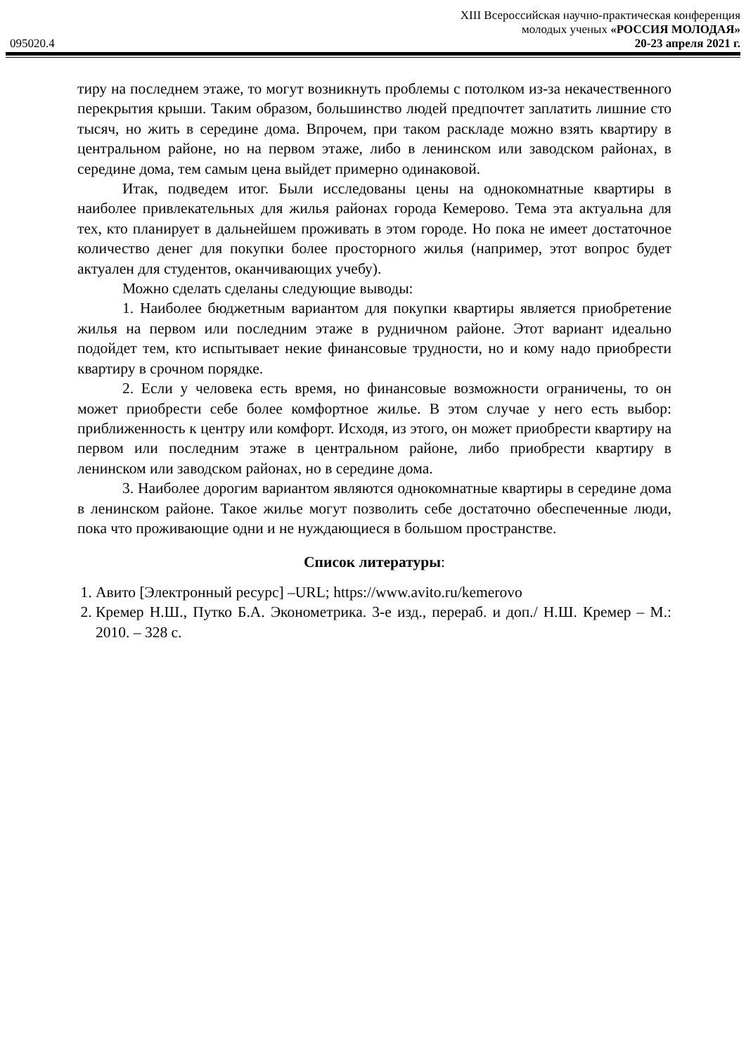095020.4
XIII Всероссийская научно-практическая конференция
молодых ученых «РОССИЯ МОЛОДАЯ»
20-23 апреля 2021 г.
тиру на последнем этаже, то могут возникнуть проблемы с потолком из-за некачественного перекрытия крыши. Таким образом, большинство людей предпочтет заплатить лишние сто тысяч, но жить в середине дома. Впрочем, при таком раскладе можно взять квартиру в центральном районе, но на первом этаже, либо в ленинском или заводском районах, в середине дома, тем самым цена выйдет примерно одинаковой.
Итак, подведем итог. Были исследованы цены на однокомнатные квартиры в наиболее привлекательных для жилья районах города Кемерово. Тема эта актуальна для тех, кто планирует в дальнейшем проживать в этом городе. Но пока не имеет достаточное количество денег для покупки более просторного жилья (например, этот вопрос будет актуален для студентов, оканчивающих учебу).
Можно сделать сделаны следующие выводы:
1. Наиболее бюджетным вариантом для покупки квартиры является приобретение жилья на первом или последним этаже в рудничном районе. Этот вариант идеально подойдет тем, кто испытывает некие финансовые трудности, но и кому надо приобрести квартиру в срочном порядке.
2. Если у человека есть время, но финансовые возможности ограничены, то он может приобрести себе более комфортное жилье. В этом случае у него есть выбор: приближенность к центру или комфорт. Исходя, из этого, он может приобрести квартиру на первом или последним этаже в центральном районе, либо приобрести квартиру в ленинском или заводском районах, но в середине дома.
3. Наиболее дорогим вариантом являются однокомнатные квартиры в середине дома в ленинском районе. Такое жилье могут позволить себе достаточно обеспеченные люди, пока что проживающие одни и не нуждающиеся в большом пространстве.
Список литературы:
1. Авито [Электронный ресурс] –URL; https://www.avito.ru/kemerovo
2. Кремер Н.Ш., Путко Б.А. Эконометрика. 3-е изд., перераб. и доп./ Н.Ш. Кремер – М.: 2010. – 328 с.